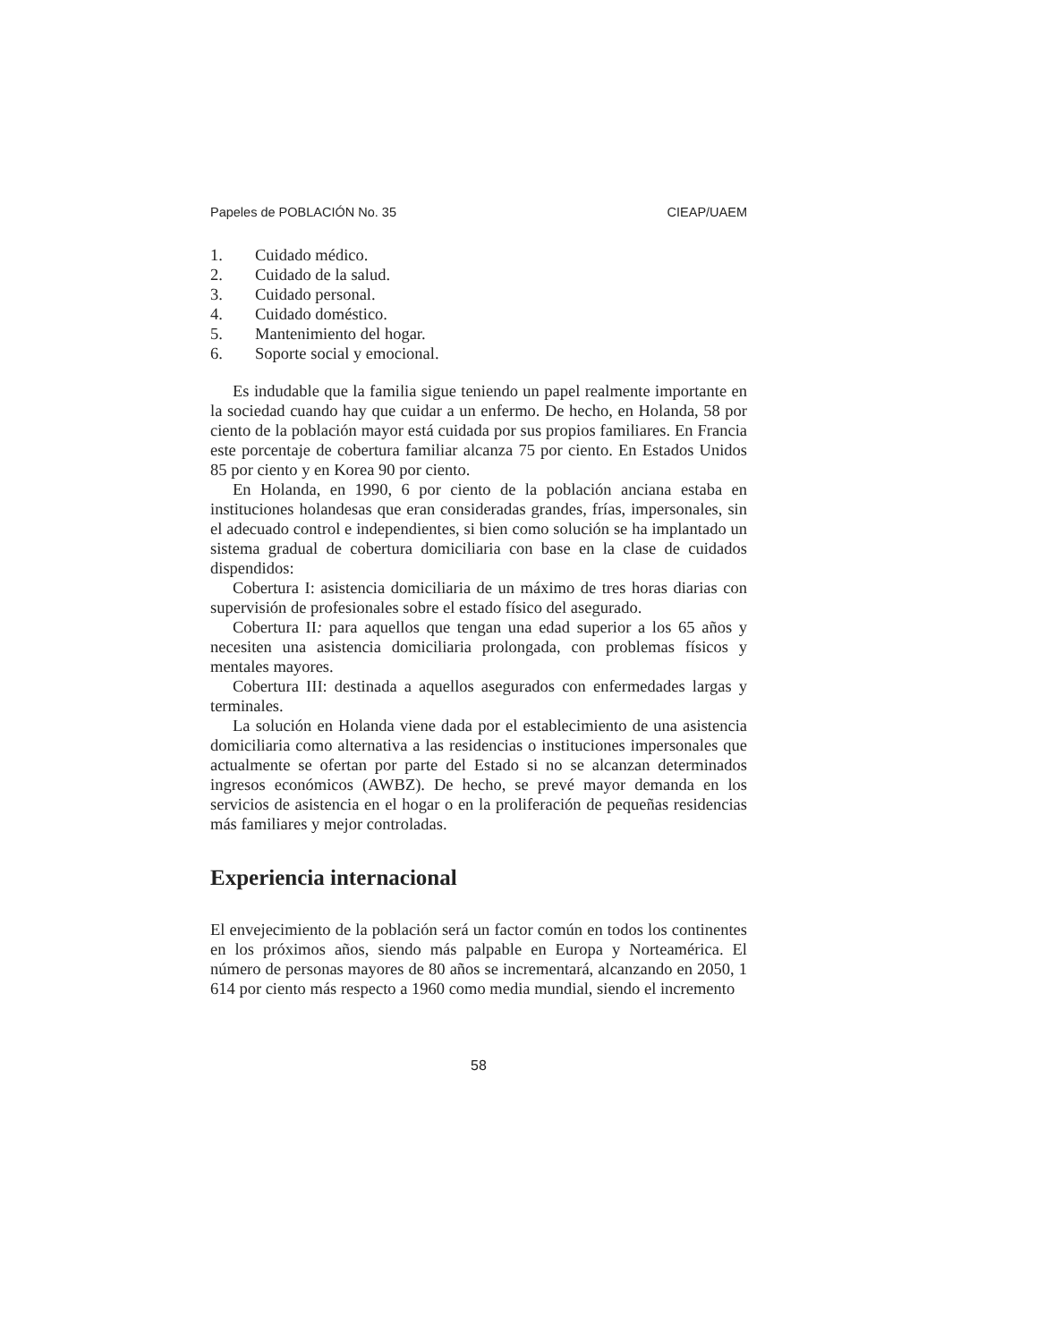Papeles de POBLACIÓN No. 35 CIEAP/UAEM
1. Cuidado médico.
2. Cuidado de la salud.
3. Cuidado personal.
4. Cuidado doméstico.
5. Mantenimiento del hogar.
6. Soporte social y emocional.
Es indudable que la familia sigue teniendo un papel realmente importante en la sociedad cuando hay que cuidar a un enfermo. De hecho, en Holanda, 58 por ciento de la población mayor está cuidada por sus propios familiares. En Francia este porcentaje de cobertura familiar alcanza 75 por ciento. En Estados Unidos 85 por ciento y en Korea 90 por ciento.
En Holanda, en 1990, 6 por ciento de la población anciana estaba en instituciones holandesas que eran consideradas grandes, frías, impersonales, sin el adecuado control e independientes, si bien como solución se ha implantado un sistema gradual de cobertura domiciliaria con base en la clase de cuidados dispendidos:
Cobertura I: asistencia domiciliaria de un máximo de tres horas diarias con supervisión de profesionales sobre el estado físico del asegurado.
Cobertura II: para aquellos que tengan una edad superior a los 65 años y necesiten una asistencia domiciliaria prolongada, con problemas físicos y mentales mayores.
Cobertura III: destinada a aquellos asegurados con enfermedades largas y terminales.
La solución en Holanda viene dada por el establecimiento de una asistencia domiciliaria como alternativa a las residencias o instituciones impersonales que actualmente se ofertan por parte del Estado si no se alcanzan determinados ingresos económicos (AWBZ). De hecho, se prevé mayor demanda en los servicios de asistencia en el hogar o en la proliferación de pequeñas residencias más familiares y mejor controladas.
Experiencia internacional
El envejecimiento de la población será un factor común en todos los continentes en los próximos años, siendo más palpable en Europa y Norteamérica. El número de personas mayores de 80 años se incrementará, alcanzando en 2050, 1 614 por ciento más respecto a 1960 como media mundial, siendo el incremento
58